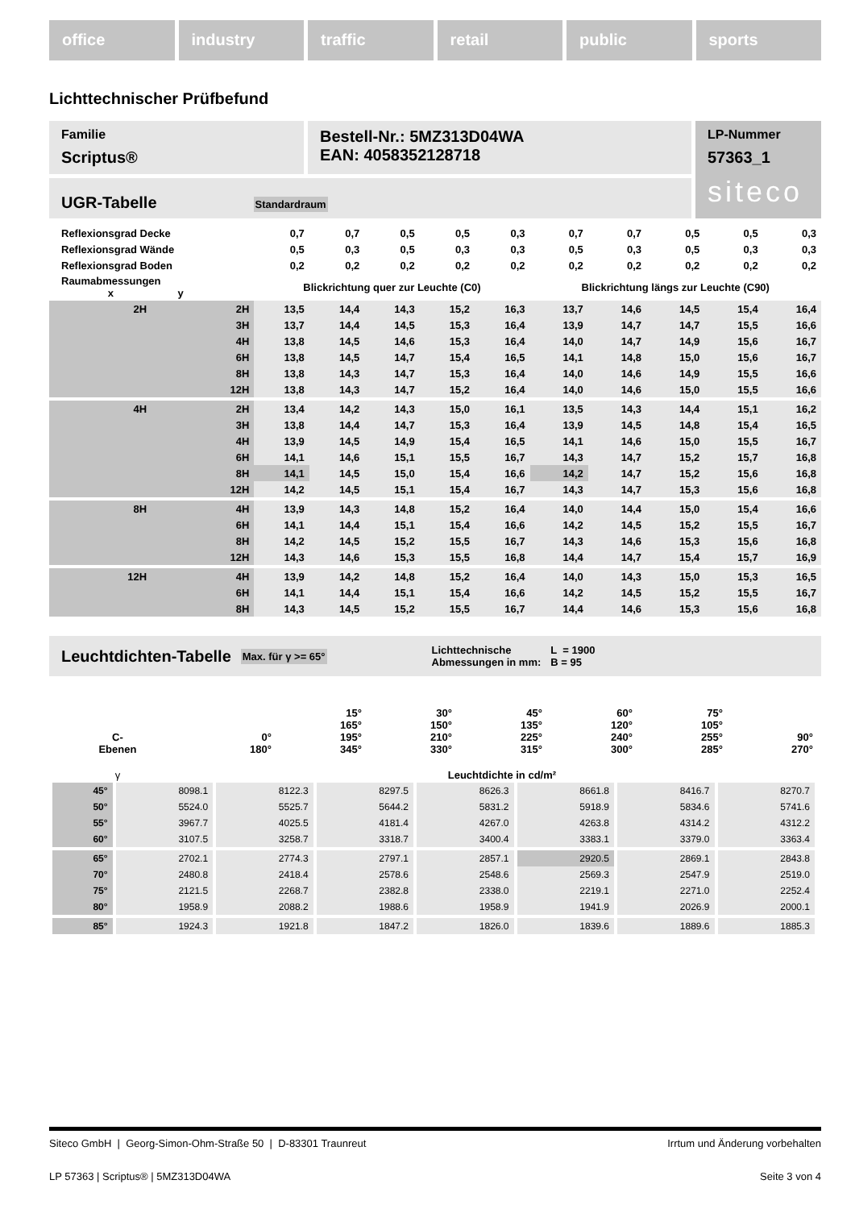office industry traffic retail public sports
Lichttechnischer Prüfbefund
Familie
Scriptus®
Bestell-Nr.: 5MZ313D04WA
EAN: 4058352128718
UGR-Tabelle Standardraum
LP-Nummer
57363_1
siteco
| Reflexionsgrad Decke | | 0,7 | 0,7 | 0,5 | 0,5 | 0,3 | 0,7 | 0,7 | 0,5 | 0,5 | 0,3 |
| Reflexionsgrad Wände | | 0,5 | 0,3 | 0,5 | 0,3 | 0,3 | 0,5 | 0,3 | 0,5 | 0,3 | 0,3 |
| Reflexionsgrad Boden | | 0,2 | 0,2 | 0,2 | 0,2 | 0,2 | 0,2 | 0,2 | 0,2 | 0,2 | 0,2 |
| Raumabmessungen x y | | Blickrichtung quer zur Leuchte (C0) | | | | | Blickrichtung längs zur Leuchte (C90) | | | | |
| 2H | 2H | 13,5 | 14,4 | 14,3 | 15,2 | 16,3 | 13,7 | 14,6 | 14,5 | 15,4 | 16,4 |
| | 3H | 13,7 | 14,4 | 14,5 | 15,3 | 16,4 | 13,9 | 14,7 | 14,7 | 15,5 | 16,6 |
| | 4H | 13,8 | 14,5 | 14,6 | 15,3 | 16,4 | 14,0 | 14,7 | 14,9 | 15,6 | 16,7 |
| | 6H | 13,8 | 14,5 | 14,7 | 15,4 | 16,5 | 14,1 | 14,8 | 15,0 | 15,6 | 16,7 |
| | 8H | 13,8 | 14,3 | 14,7 | 15,3 | 16,4 | 14,0 | 14,6 | 14,9 | 15,5 | 16,6 |
| | 12H | 13,8 | 14,3 | 14,7 | 15,2 | 16,4 | 14,0 | 14,6 | 15,0 | 15,5 | 16,6 |
| 4H | 2H | 13,4 | 14,2 | 14,3 | 15,0 | 16,1 | 13,5 | 14,3 | 14,4 | 15,1 | 16,2 |
| | 3H | 13,8 | 14,4 | 14,7 | 15,3 | 16,4 | 13,9 | 14,5 | 14,8 | 15,4 | 16,5 |
| | 4H | 13,9 | 14,5 | 14,9 | 15,4 | 16,5 | 14,1 | 14,6 | 15,0 | 15,5 | 16,7 |
| | 6H | 14,1 | 14,6 | 15,1 | 15,5 | 16,7 | 14,3 | 14,7 | 15,2 | 15,7 | 16,8 |
| | 8H | 14,1 | 14,5 | 15,0 | 15,4 | 16,6 | 14,2 | 14,7 | 15,2 | 15,6 | 16,8 |
| | 12H | 14,2 | 14,5 | 15,1 | 15,4 | 16,7 | 14,3 | 14,7 | 15,3 | 15,6 | 16,8 |
| 8H | 4H | 13,9 | 14,3 | 14,8 | 15,2 | 16,4 | 14,0 | 14,4 | 15,0 | 15,4 | 16,6 |
| | 6H | 14,1 | 14,4 | 15,1 | 15,4 | 16,6 | 14,2 | 14,5 | 15,2 | 15,5 | 16,7 |
| | 8H | 14,2 | 14,5 | 15,2 | 15,5 | 16,7 | 14,3 | 14,6 | 15,3 | 15,6 | 16,8 |
| | 12H | 14,3 | 14,6 | 15,3 | 15,5 | 16,8 | 14,4 | 14,7 | 15,4 | 15,7 | 16,9 |
| 12H | 4H | 13,9 | 14,2 | 14,8 | 15,2 | 16,4 | 14,0 | 14,3 | 15,0 | 15,3 | 16,5 |
| | 6H | 14,1 | 14,4 | 15,1 | 15,4 | 16,6 | 14,2 | 14,5 | 15,2 | 15,5 | 16,7 |
| | 8H | 14,3 | 14,5 | 15,2 | 15,5 | 16,7 | 14,4 | 14,6 | 15,3 | 15,6 | 16,8 |
Leuchtdichten-Tabelle Max. für γ >= 65° Lichttechnische
Abmessungen in mm: L = 1900
B = 95
| C- Ebenen | 0° 180° | 15° 165° 195° 345° | 30° 150° 210° 330° | 45° 135° 225° 315° | 60° 120° 240° 300° | 75° 105° 255° 285° | 90° 270° |
| γ | Leuchtdichte in cd/m² | | | | | | |
| 45° | 8098.1 | 8122.3 | 8297.5 | 8626.3 | 8661.8 | 8416.7 | 8270.7 |
| 50° | 5524.0 | 5525.7 | 5644.2 | 5831.2 | 5918.9 | 5834.6 | 5741.6 |
| 55° | 3967.7 | 4025.5 | 4181.4 | 4267.0 | 4263.8 | 4314.2 | 4312.2 |
| 60° | 3107.5 | 3258.7 | 3318.7 | 3400.4 | 3383.1 | 3379.0 | 3363.4 |
| 65° | 2702.1 | 2774.3 | 2797.1 | 2857.1 | 2920.5 | 2869.1 | 2843.8 |
| 70° | 2480.8 | 2418.4 | 2578.6 | 2548.6 | 2569.3 | 2547.9 | 2519.0 |
| 75° | 2121.5 | 2268.7 | 2382.8 | 2338.0 | 2219.1 | 2271.0 | 2252.4 |
| 80° | 1958.9 | 2088.2 | 1988.6 | 1958.9 | 1941.9 | 2026.9 | 2000.1 |
| 85° | 1924.3 | 1921.8 | 1847.2 | 1826.0 | 1839.6 | 1889.6 | 1885.3 |
Siteco GmbH | Georg-Simon-Ohm-Straße 50 | D-83301 Traunreut Irrtum und Änderung vorbehalten
LP 57363 | Scriptus® | 5MZ313D04WA Seite 3 von 4